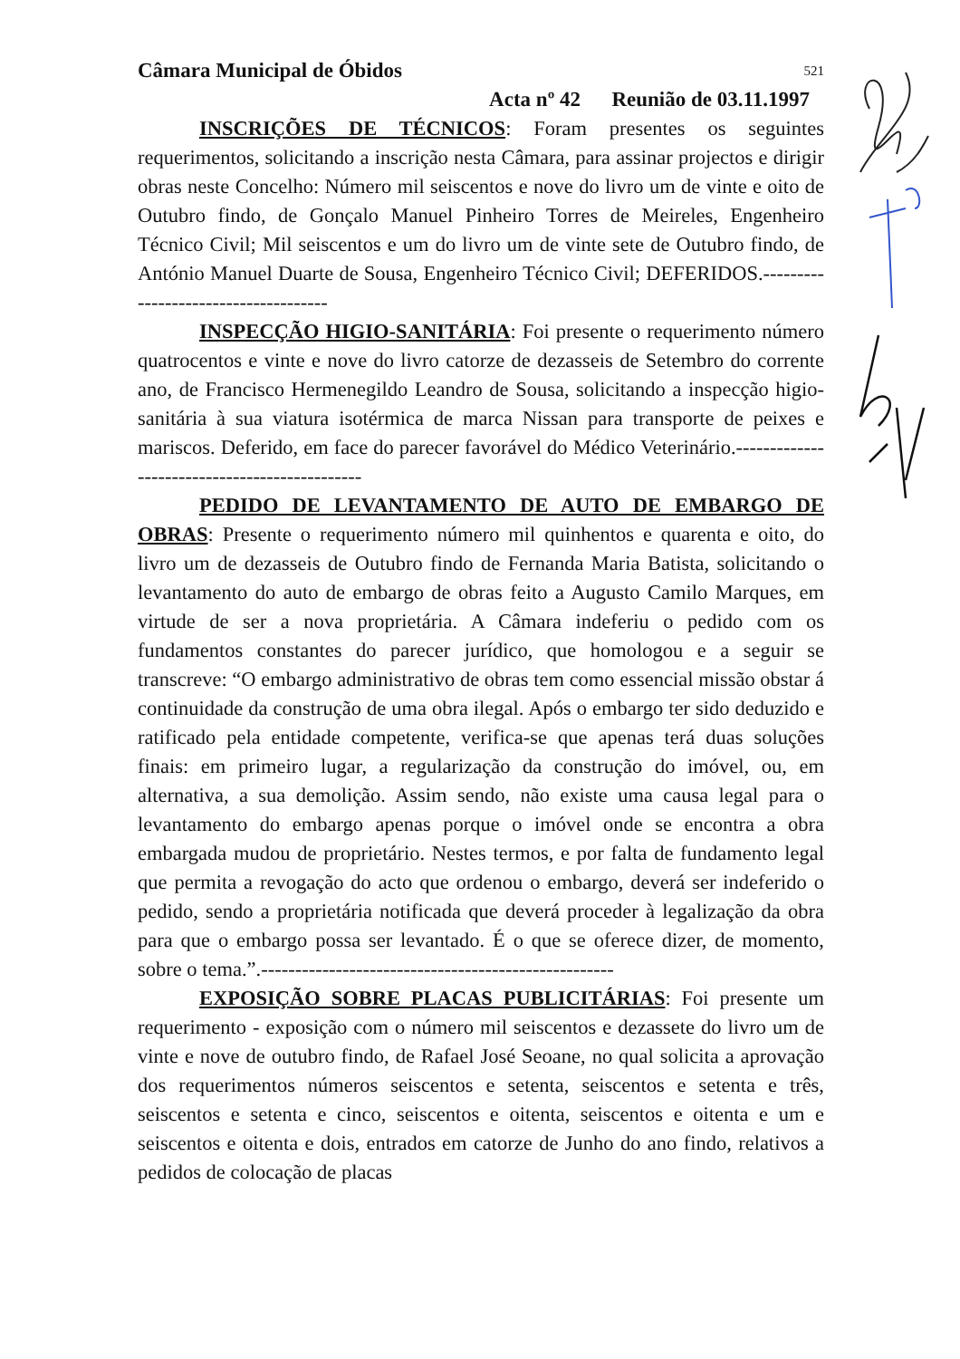Câmara Municipal de Óbidos 521
Acta nº 42 Reunião de 03.11.1997
INSCRIÇÕES DE TÉCNICOS: Foram presentes os seguintes requerimentos, solicitando a inscrição nesta Câmara, para assinar projectos e dirigir obras neste Concelho: Número mil seiscentos e nove do livro um de vinte e oito de Outubro findo, de Gonçalo Manuel Pinheiro Torres de Meireles, Engenheiro Técnico Civil; Mil seiscentos e um do livro um de vinte sete de Outubro findo, de António Manuel Duarte de Sousa, Engenheiro Técnico Civil; DEFERIDOS.-------------------------------------
INSPECÇÃO HIGIO-SANITÁRIA: Foi presente o requerimento número quatrocentos e vinte e nove do livro catorze de dezasseis de Setembro do corrente ano, de Francisco Hermenegildo Leandro de Sousa, solicitando a inspecção higio-sanitária à sua viatura isotérmica de marca Nissan para transporte de peixes e mariscos. Deferido, em face do parecer favorável do Médico Veterinário.----------------------------------------------
PEDIDO DE LEVANTAMENTO DE AUTO DE EMBARGO DE OBRAS: Presente o requerimento número mil quinhentos e quarenta e oito, do livro um de dezasseis de Outubro findo de Fernanda Maria Batista, solicitando o levantamento do auto de embargo de obras feito a Augusto Camilo Marques, em virtude de ser a nova proprietária. A Câmara indeferiu o pedido com os fundamentos constantes do parecer jurídico, que homologou e a seguir se transcreve: “O embargo administrativo de obras tem como essencial missão obstar á continuidade da construção de uma obra ilegal. Após o embargo ter sido deduzido e ratificado pela entidade competente, verifica-se que apenas terá duas soluções finais: em primeiro lugar, a regularização da construção do imóvel, ou, em alternativa, a sua demolição. Assim sendo, não existe uma causa legal para o levantamento do embargo apenas porque o imóvel onde se encontra a obra embargada mudou de proprietário. Nestes termos, e por falta de fundamento legal que permita a revogação do acto que ordenou o embargo, deverá ser indeferido o pedido, sendo a proprietária notificada que deverá proceder à legalização da obra para que o embargo possa ser levantado. É o que se oferece dizer, de momento, sobre o tema.”.----------------------------------------------------
EXPOSIÇÃO SOBRE PLACAS PUBLICITÁRIAS: Foi presente um requerimento - exposição com o número mil seiscentos e dezassete do livro um de vinte e nove de outubro findo, de Rafael José Seoane, no qual solicita a aprovação dos requerimentos números seiscentos e setenta, seiscentos e setenta e três, seiscentos e setenta e cinco, seiscentos e oitenta, seiscentos e oitenta e um e seiscentos e oitenta e dois, entrados em catorze de Junho do ano findo, relativos a pedidos de colocação de placas